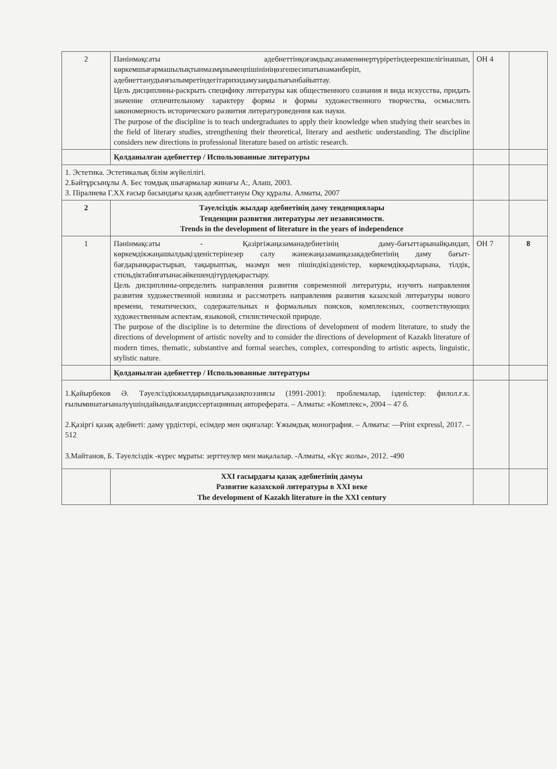| 2 | Пәнінмақсаты әдебиеттінқоғамдықсанаменөнертүрiретiндеерекшелiгiнашып, көркемшығармашылықтынмазмұнымеңпiшiнiнiңөзгешесипатынамәнберiп, әдебиеттанудынғылымретiндегiтарихидамузаңдылығынбайыптау. Цель дисциплины-раскрыть специфику литературы как общественного сознания и вида искусства, придать значение отличительному характеру формы и формы художественного творчества, осмыслить закономерность исторического развития литературоведения как науки. The purpose of the discipline is to teach undergraduates to apply their knowledge when studying their searches in the field of literary studies, strengthening their theoretical, literary and aesthetic understanding. The discipline considers new directions in professional literature based on artistic research. | ОН 4 | |
| | Қолданылған әдебиеттер / Использованные литературы | | |
| 1. Эстетика. Эстетикалық білім жүйелілігі. 2.Байтұрсынұлы А. Бес томдық шығармалар жинағы А:, Алаш, 2003. 3. Піралиева Г.XX ғасыр басындағы қазақ әдебиеттануы Оқу құралы. Алматы, 2007 | | | |
| 2 | Тәуелсіздік жылдар әдебиетінің даму тенденциялары Тенденции развития литературы лет независимости. Trends in the development of literature in the years of independence | | |
| 1 | Пәнінмақсаты - Қазіргіжаңазаманәдебиетінің даму-бағыттарынайқындап, көркемдікжаңашылдықізденістерінезер салу жәнежаңазаманқазақәдебиетінің даму бағыт-бағдарынқарастырып, тақырыптық, мазмұн мен пішіндікізденістер, көркемдікқырларына, тілдік, стильдіктабиғатынасәйкешендітүрдеқарастыру. Цель дисциплины-определить направления развития современной литературы, изучить направления развития художественной новизны и рассмотреть направления развития казахской литературы нового времени, тематических, содержательных и формальных поисков, комплексных, соответствующих художественным аспектам, языковой, стилистической природе. The purpose of the discipline is to determine the directions of development of modern literature, to study the directions of development of artistic novelty and to consider the directions of development of Kazakh literature of modern times, thematic, substantive and formal searches, complex, corresponding to artistic aspects, linguistic, stylistic nature. | ОН 7 | 8 |
| | Қолданылған әдебиеттер / Использованные литературы | | |
| 1.Қайырбеков Ә. Тәуелсіздікжылдарындағықазақпоэзиясы (1991-2001): проблемалар, ізденістер: филол.ғ.к. ғылыминатағыналуүшіндайындалғандиссертацияның автореферата. – Алматы: «Комплекс», 2004 – 47 б. 2.Қазіргі қазақ әдебиеті: даму үрдістері, есімдер мен оқиғалар: Ұжымдық монография. – Алматы: ―Print expressl, 2017. – 512 3.Майтанов, Б. Тәуелсіздік -күрес мұраты: зерттеулер мен мақалалар. -Алматы, «Күс жолы», 2012. -490 | | | |
| | XXI ғасырдағы қазақ әдебиетінің дамуы Развитие казахской литературы в XXI веке The development of Kazakh literature in the XXI century | | |